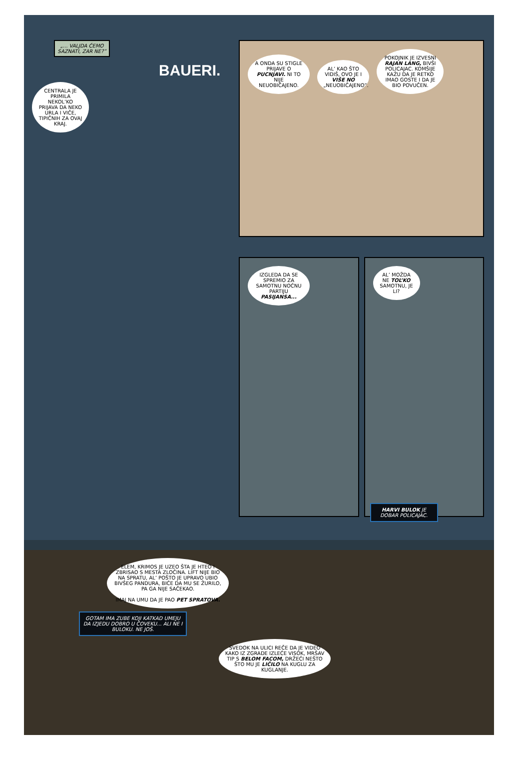„... VALJDA ĆEMO SAZNATI, ZAR NE?”
BAUERI.
CENTRALA JE PRIMILA NEKOL’KO PRIJAVA DA NEKO URLA I VIČE, TIPIČNIH ZA OVAJ KRAJ.
A ONDA SU STIGLE PRIJAVE O PUCNJAVI. NI TO NIJE NEUOBIČAJENO. AL’ KAO ŠTO VIDIŠ, OVO JE I VIŠE NO „NEUOBIČAJENO”. POKOJNIK JE IZVESNI RAJAN LANG, BIVŠI POLICAJAC. KOMŠIJE KAŽU DA JE RETKO IMAO GOSTE I DA JE BIO POVUČEN.
IZGLEDA DA SE SPREMIO ZA SAMOTNU NOĆNU PARTIJU PASIJANSA...
AL’ MOŽDA NE TOL’KO SAMOTNU, JE LI?
HARVI BULOK JE DOBAR POLICAJAC.
ELEM, KRIMOS JE UZEO ŠTA JE HTEO I ZBRISAO S MESTA ZLOČINA. LIFT NIJE BIO NA SPRATU, AL’ POŠTO JE UPRAVO UBIO BIVŠEG PANDURA, BIĆE DA MU SE ŽURILO, PA GA NIJE SAČEKAO.
IMAJ NA UMU DA JE PAO PET SPRATOVA.
GOTAM IMA ZUBE KOJI KATKAD UMEJU DA IZJEDU DOBRO U ČOVEKU... ALI NE I BULOKU. NE JOŠ.
SVEDOK NA ULICI REČE DA JE VIDEO KAKO IZ ZGRADE IZLEĆE VISOK, MRŠAV TIP S BELOM FACOM, DRŽEĆI NEŠTO ŠTO MU JE LIČILO NA KUGLU ZA KUGLANJE.